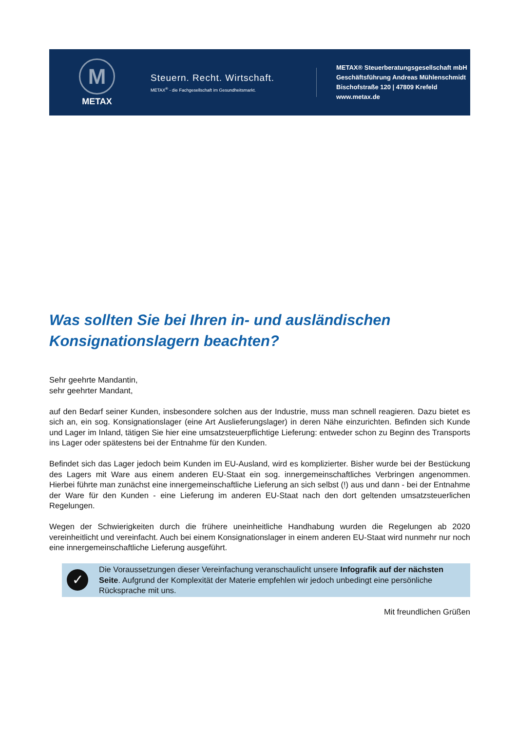M
METAX
Steuern. Recht. Wirtschaft.
METAX<sup>®</sup> - die Fachgesellschaft im Gesundheitsmarkt.
METAX® Steuerberatungsgesellschaft mbH
Geschäftsführung Andreas Mühlenschmidt
Bischofstraße 120 | 47809 Krefeld
www.metax.de
Was sollten Sie bei Ihren in- und ausländischen Konsignationslagern beachten?
Sehr geehrte Mandantin,
sehr geehrter Mandant,
auf den Bedarf seiner Kunden, insbesondere solchen aus der Industrie, muss man schnell reagieren. Dazu bietet es sich an, ein sog. Konsignationslager (eine Art Auslieferungslager) in deren Nähe einzurichten. Befinden sich Kunde und Lager im Inland, tätigen Sie hier eine umsatzsteuerpflichtige Lieferung: entweder schon zu Beginn des Transports ins Lager oder spätestens bei der Entnahme für den Kunden.
Befindet sich das Lager jedoch beim Kunden im EU-Ausland, wird es komplizierter. Bisher wurde bei der Bestückung des Lagers mit Ware aus einem anderen EU-Staat ein sog. innergemeinschaftliches Verbringen angenommen. Hierbei führte man zunächst eine innergemeinschaftliche Lieferung an sich selbst (!) aus und dann - bei der Entnahme der Ware für den Kunden - eine Lieferung im anderen EU-Staat nach den dort geltenden umsatzsteuerlichen Regelungen.
Wegen der Schwierigkeiten durch die frühere uneinheitliche Handhabung wurden die Regelungen ab 2020 vereinheitlicht und vereinfacht. Auch bei einem Konsignationslager in einem anderen EU-Staat wird nunmehr nur noch eine innergemeinschaftliche Lieferung ausgeführt.
✓
Die Voraussetzungen dieser Vereinfachung veranschaulicht unsere Infografik auf der nächsten Seite. Aufgrund der Komplexität der Materie empfehlen wir jedoch unbedingt eine persönliche Rücksprache mit uns.
Mit freundlichen Grüßen